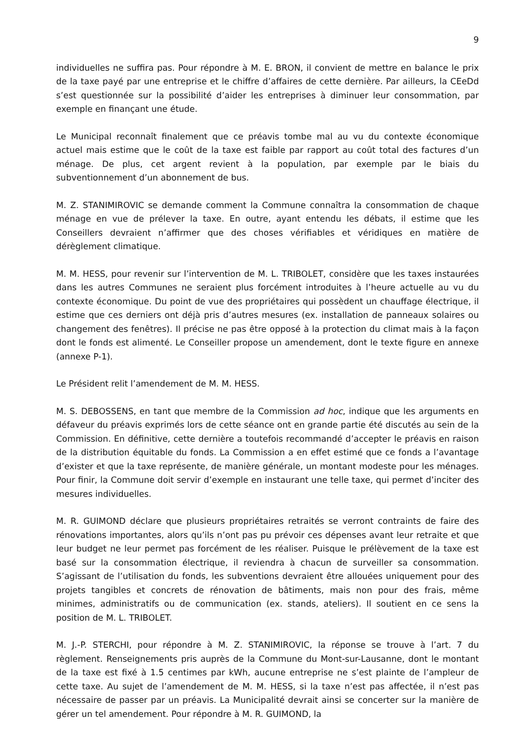9
individuelles ne suffira pas. Pour répondre à M. E. BRON, il convient de mettre en balance le prix de la taxe payé par une entreprise et le chiffre d’affaires de cette dernière. Par ailleurs, la CEeDd s’est questionnée sur la possibilité d’aider les entreprises à diminuer leur consommation, par exemple en finançant une étude.
Le Municipal reconnaît finalement que ce préavis tombe mal au vu du contexte économique actuel mais estime que le coût de la taxe est faible par rapport au coût total des factures d’un ménage. De plus, cet argent revient à la population, par exemple par le biais du subventionnement d’un abonnement de bus.
M. Z. STANIMIROVIC se demande comment la Commune connaîtra la consommation de chaque ménage en vue de prélever la taxe. En outre, ayant entendu les débats, il estime que les Conseillers devraient n’affirmer que des choses vérifiables et véridiques en matière de dérèglement climatique.
M. M. HESS, pour revenir sur l’intervention de M. L. TRIBOLET, considère que les taxes instaurées dans les autres Communes ne seraient plus forcément introduites à l’heure actuelle au vu du contexte économique. Du point de vue des propriétaires qui possèdent un chauffage électrique, il estime que ces derniers ont déjà pris d’autres mesures (ex. installation de panneaux solaires ou changement des fenêtres). Il précise ne pas être opposé à la protection du climat mais à la façon dont le fonds est alimenté. Le Conseiller propose un amendement, dont le texte figure en annexe (annexe P-1).
Le Président relit l’amendement de M. M. HESS.
M. S. DEBOSSENS, en tant que membre de la Commission ad hoc, indique que les arguments en défaveur du préavis exprimés lors de cette séance ont en grande partie été discutés au sein de la Commission. En définitive, cette dernière a toutefois recommandé d’accepter le préavis en raison de la distribution équitable du fonds. La Commission a en effet estimé que ce fonds a l’avantage d’exister et que la taxe représente, de manière générale, un montant modeste pour les ménages. Pour finir, la Commune doit servir d’exemple en instaurant une telle taxe, qui permet d’inciter des mesures individuelles.
M. R. GUIMOND déclare que plusieurs propriétaires retraités se verront contraints de faire des rénovations importantes, alors qu’ils n’ont pas pu prévoir ces dépenses avant leur retraite et que leur budget ne leur permet pas forcément de les réaliser. Puisque le prélèvement de la taxe est basé sur la consommation électrique, il reviendra à chacun de surveiller sa consommation. S’agissant de l’utilisation du fonds, les subventions devraient être allouées uniquement pour des projets tangibles et concrets de rénovation de bâtiments, mais non pour des frais, même minimes, administratifs ou de communication (ex. stands, ateliers). Il soutient en ce sens la position de M. L. TRIBOLET.
M. J.-P. STERCHI, pour répondre à M. Z. STANIMIROVIC, la réponse se trouve à l’art. 7 du règlement. Renseignements pris auprès de la Commune du Mont-sur-Lausanne, dont le montant de la taxe est fixé à 1.5 centimes par kWh, aucune entreprise ne s’est plainte de l’ampleur de cette taxe. Au sujet de l’amendement de M. M. HESS, si la taxe n’est pas affectée, il n’est pas nécessaire de passer par un préavis. La Municipalité devrait ainsi se concerter sur la manière de gérer un tel amendement. Pour répondre à M. R. GUIMOND, la